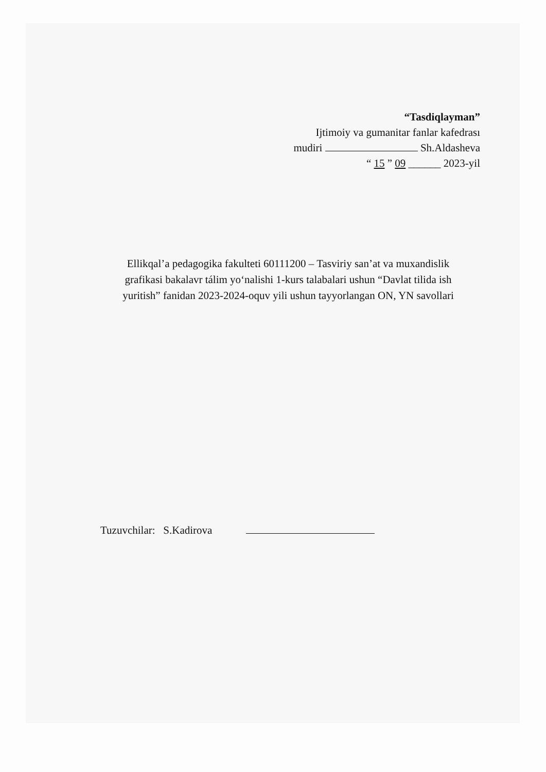“Tasdiqlayman”
Ijtimoiy va gumanitar fanlar kafedrası
mudiri Sh.Aldasheva
“ 15 ” 09 ______ 2023-yil
Ellikqal’a pedagogika fakulteti 60111200 – Tasviriy san’at va muxandislik grafikasi bakalavr tálim yo‘nalishi 1-kurs talabalari ushun “Davlat tilida ish yuritish” fanidan 2023-2024-oquv yili ushun tayyorlangan ON, YN savollari
Tuzuvchilar: S.Kadirova